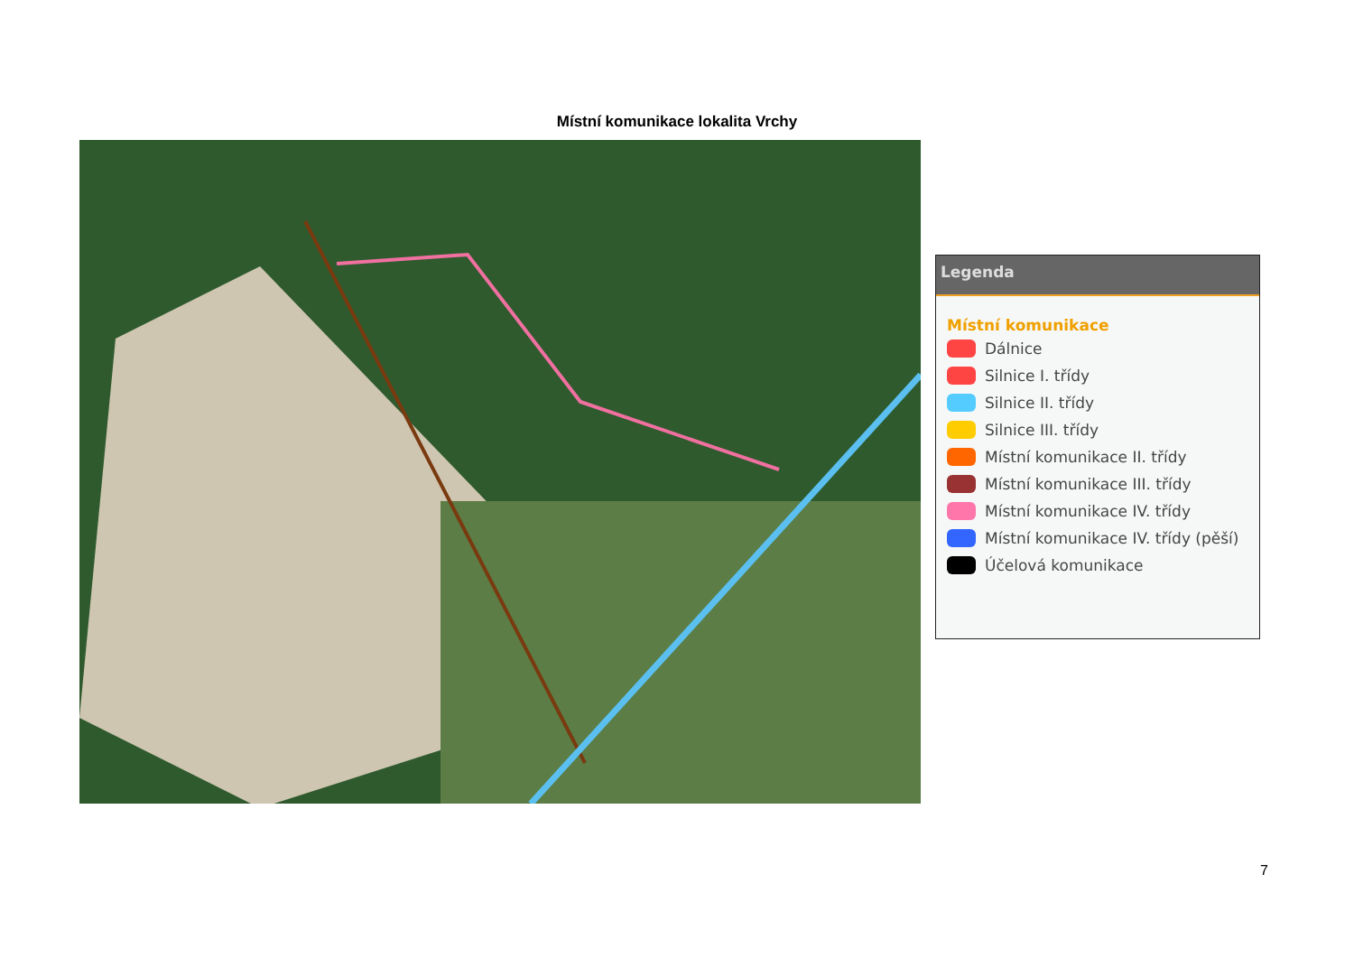Místní komunikace lokalita Vrchy
Legenda
Místní komunikace
Dálnice
Silnice I. třídy
Silnice II. třídy
Silnice III. třídy
Místní komunikace II. třídy
Místní komunikace III. třídy
Místní komunikace IV. třídy
Místní komunikace IV. třídy (pěší)
Účelová komunikace
7